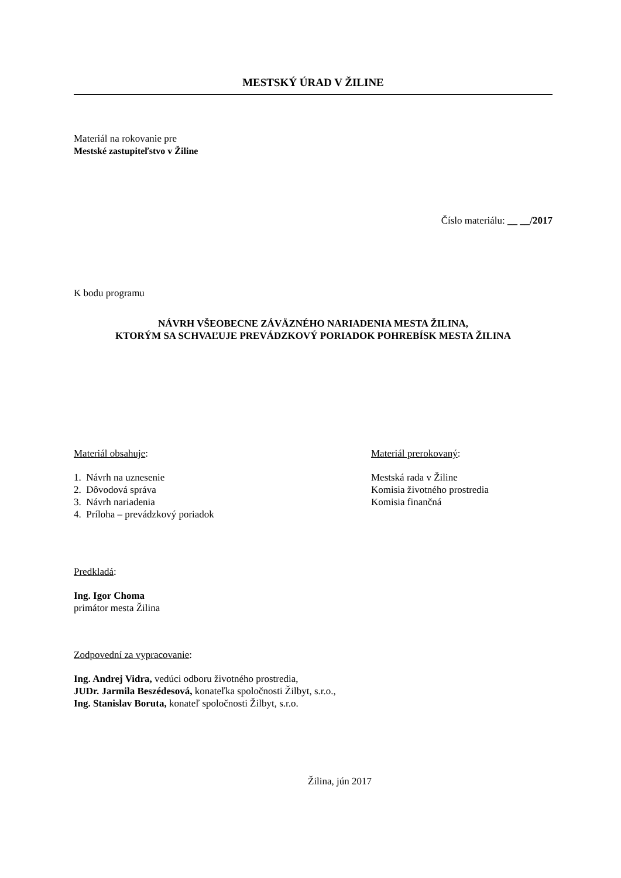MESTSKÝ ÚRAD V ŽILINE
Materiál na rokovanie pre
Mestské zastupiteľstvo v Žiline
Číslo materiálu: __ __/2017
K bodu programu
NÁVRH VŠEOBECNE ZÁVÄZNÉHO NARIADENIA MESTA ŽILINA,
KTORÝM SA SCHVAĽUJE PREVÁDZKOVÝ PORIADOK POHREBÍSK MESTA ŽILINA
Materiál obsahuje:
1. Návrh na uznesenie
2. Dôvodová správa
3. Návrh nariadenia
4. Príloha – prevádzkový poriadok
Materiál prerokovaný:
Mestská rada v Žiline
Komisia životného prostredia
Komisia finančná
Predkladá:
Ing. Igor Choma
primátor mesta Žilina
Zodpovední za vypracovanie:
Ing. Andrej Vidra, vedúci odboru životného prostredia,
JUDr. Jarmila Beszédesová, konateľka spoločnosti Žilbyt, s.r.o.,
Ing. Stanislav Boruta, konateľ spoločnosti Žilbyt, s.r.o.
Žilina, jún 2017